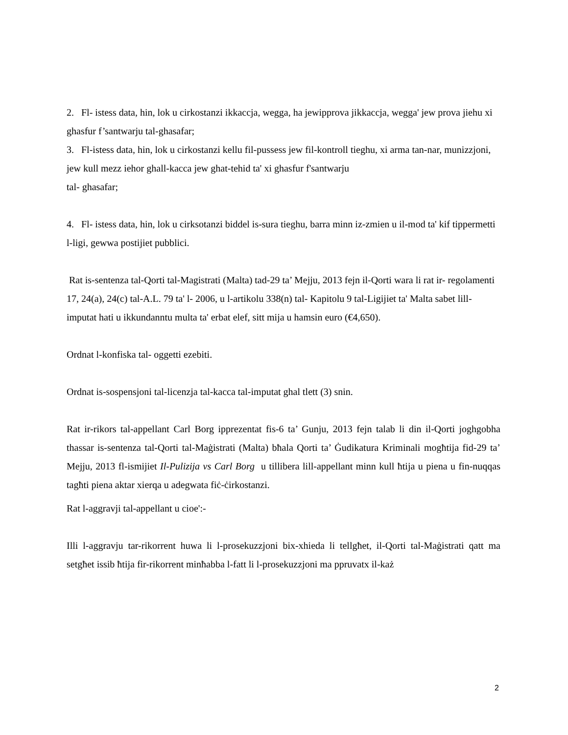2. Fl- istess data, hin, lok u cirkostanzi ikkaccja, wegga, ha jewipprova jikkaccja, wegga' jew prova jiehu xi ghasfur f’santwarju tal-ghasafar;
3. Fl-istess data, hin, lok u cirkostanzi kellu fil-pussess jew fil-kontroll tieghu, xi arma tan-nar, munizzjoni, jew kull mezz iehor ghall-kacca jew ghat-tehid ta' xi ghasfur f'santwarju
tal- ghasafar;
4. Fl- istess data, hin, lok u cirksotanzi biddel is-sura tieghu, barra minn iz-zmien u il-mod ta' kif tippermetti l-ligi, gewwa postijiet pubblici.
Rat is-sentenza tal-Qorti tal-Magistrati (Malta) tad-29 ta’ Mejju, 2013 fejn il-Qorti wara li rat ir- regolamenti 17, 24(a), 24(c) tal-A.L. 79 ta' l- 2006, u l-artikolu 338(n) tal- Kapitolu 9 tal-Ligijiet ta' Malta sabet lill- imputat hati u ikkundanntu multa ta' erbat elef, sitt mija u hamsin euro (€4,650).
Ordnat l-konfiska tal- oggetti ezebiti.
Ordnat is-sospensjoni tal-licenzja tal-kacca tal-imputat ghal tlett (3) snin.
Rat ir-rikors tal-appellant Carl Borg ipprezentat fis-6 ta’ Gunju, 2013 fejn talab li din il-Qorti joghgobha thassar is-sentenza tal-Qorti tal-Maġistrati (Malta) bħala Qorti ta’ Ġudikatura Kriminali mogħtija fid-29 ta’ Mejju, 2013 fl-ismijiet Il-Pulizija vs Carl Borg u tillibera lill-appellant minn kull ħtija u piena u fin-nuqqas tagħti piena aktar xierqa u adegwata fiċ-ċirkostanzi.
Rat l-aggravji tal-appellant u cioe':-
Illi l-aggravju tar-rikorrent huwa li l-prosekuzzjoni bix-xhieda li tellgħet, il-Qorti tal-Maġistrati qatt ma setgħet issib ħtija fir-rikorrent minħabba l-fatt li l-prosekuzzjoni ma ppruvatx il-każ
2